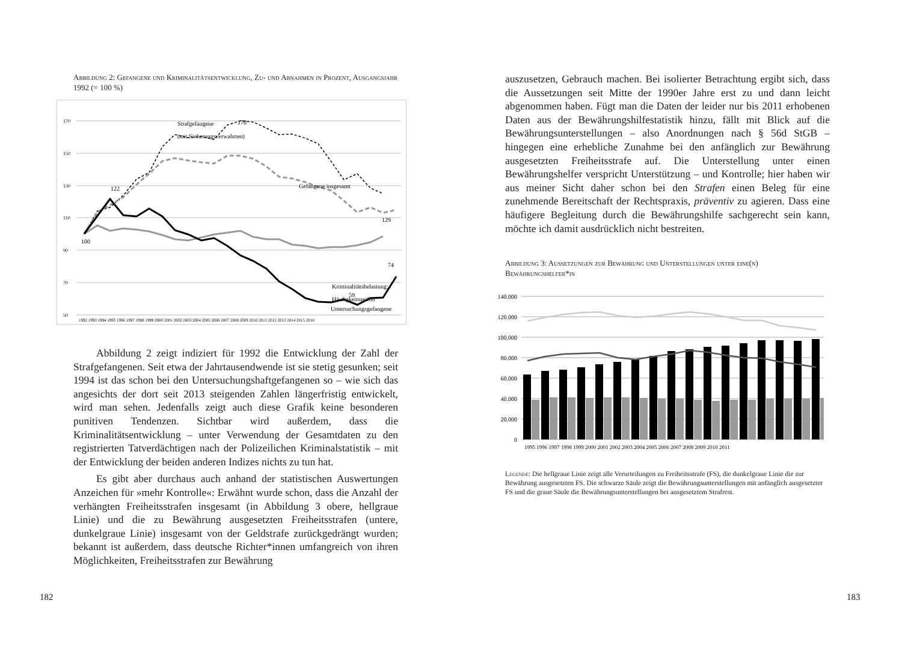Abbildung 2: Gefangene und Kriminalitätsentwicklung, Zu- und Abnahmen in Prozent, Ausgangsjahr 1992 (= 100 %)
170
150
130
110
90
70
50
Strafgefangene
(mit Sicherungsverwahrten)
170
Gefangene insgesamt
129
Kriminalitätsbelastung:
Häufigkeitszeiffer
122
100
​
Untersuchungsgefangene
74
59
1992 1993 1994 1995 1996 1997 1998 1999 2000 2001 2002 2003 2004 2005 2006 2007 2008 2009 2010 2011 2012 2013 2014 2015 2016
Abbildung 2 zeigt indiziert für 1992 die Entwicklung der Zahl der Strafgefangenen. Seit etwa der Jahrtausendwende ist sie stetig gesunken; seit 1994 ist das schon bei den Untersuchungshaftgefangenen so – wie sich das angesichts der dort seit 2013 steigenden Zahlen längerfristig entwickelt, wird man sehen. Jedenfalls zeigt auch diese Grafik keine besonderen punitiven Tendenzen. Sichtbar wird außerdem, dass die Kriminalitätsentwicklung – unter Verwendung der Gesamtdaten zu den registrierten Tatverdächtigen nach der Polizeilichen Kriminalstatistik – mit der Entwicklung der beiden anderen Indizes nichts zu tun hat.
Es gibt aber durchaus auch anhand der statistischen Auswertungen Anzeichen für »mehr Kontrolle«: Erwähnt wurde schon, dass die Anzahl der verhängten Freiheitsstrafen insgesamt (in Abbildung 3 obere, hellgraue Linie) und die zu Bewährung ausgesetzten Freiheitsstrafen (untere, dunkelgraue Linie) insgesamt von der Geldstrafe zurückgedrängt wurden; bekannt ist außerdem, dass deutsche Richter*innen umfangreich von ihren Möglichkeiten, Freiheitsstrafen zur Bewährung
182
auszusetzen, Gebrauch machen. Bei isolierter Betrachtung ergibt sich, dass die Aussetzungen seit Mitte der 1990er Jahre erst zu und dann leicht abgenommen haben. Fügt man die Daten der leider nur bis 2011 erhobenen Daten aus der Bewährungshilfestatistik hinzu, fällt mit Blick auf die Bewährungsunterstellungen – also Anordnungen nach § 56d StGB – hingegen eine erhebliche Zunahme bei den anfänglich zur Bewährung ausgesetzten Freiheitsstrafe auf. Die Unterstellung unter einen Bewährungshelfer verspricht Unterstützung – und Kontrolle; hier haben wir aus meiner Sicht daher schon bei den Strafen einen Beleg für eine zunehmende Bereitschaft der Rechtspraxis, präventiv zu agieren. Dass eine häufigere Begleitung durch die Bewährungshilfe sachgerecht sein kann, möchte ich damit ausdrücklich nicht bestreiten.
Abbildung 3: Aussetzungen zur Bewährung und Unterstellungen unter eine(n) Bewährungshelfer*in
140.000
120.000
100.000
80.000
60.000
40.000
20.000
0
1995 1996 1997 1998 1999 2000 2001 2002 2003 2004 2005 2006 2007 2008 2009 2010 2011
Legende: Die hellgraue Linie zeigt alle Verurteilungen zu Freiheitsstrafe (FS), die dunkelgraue Linie die zur Bewährung ausgesetzten FS. Die schwarze Säule zeigt die Bewährungsunterstellungen mit anfänglich ausgesetzter FS und die graue Säule die Bewährungsunterstellungen bei ausgesetztem Strafrest.
183